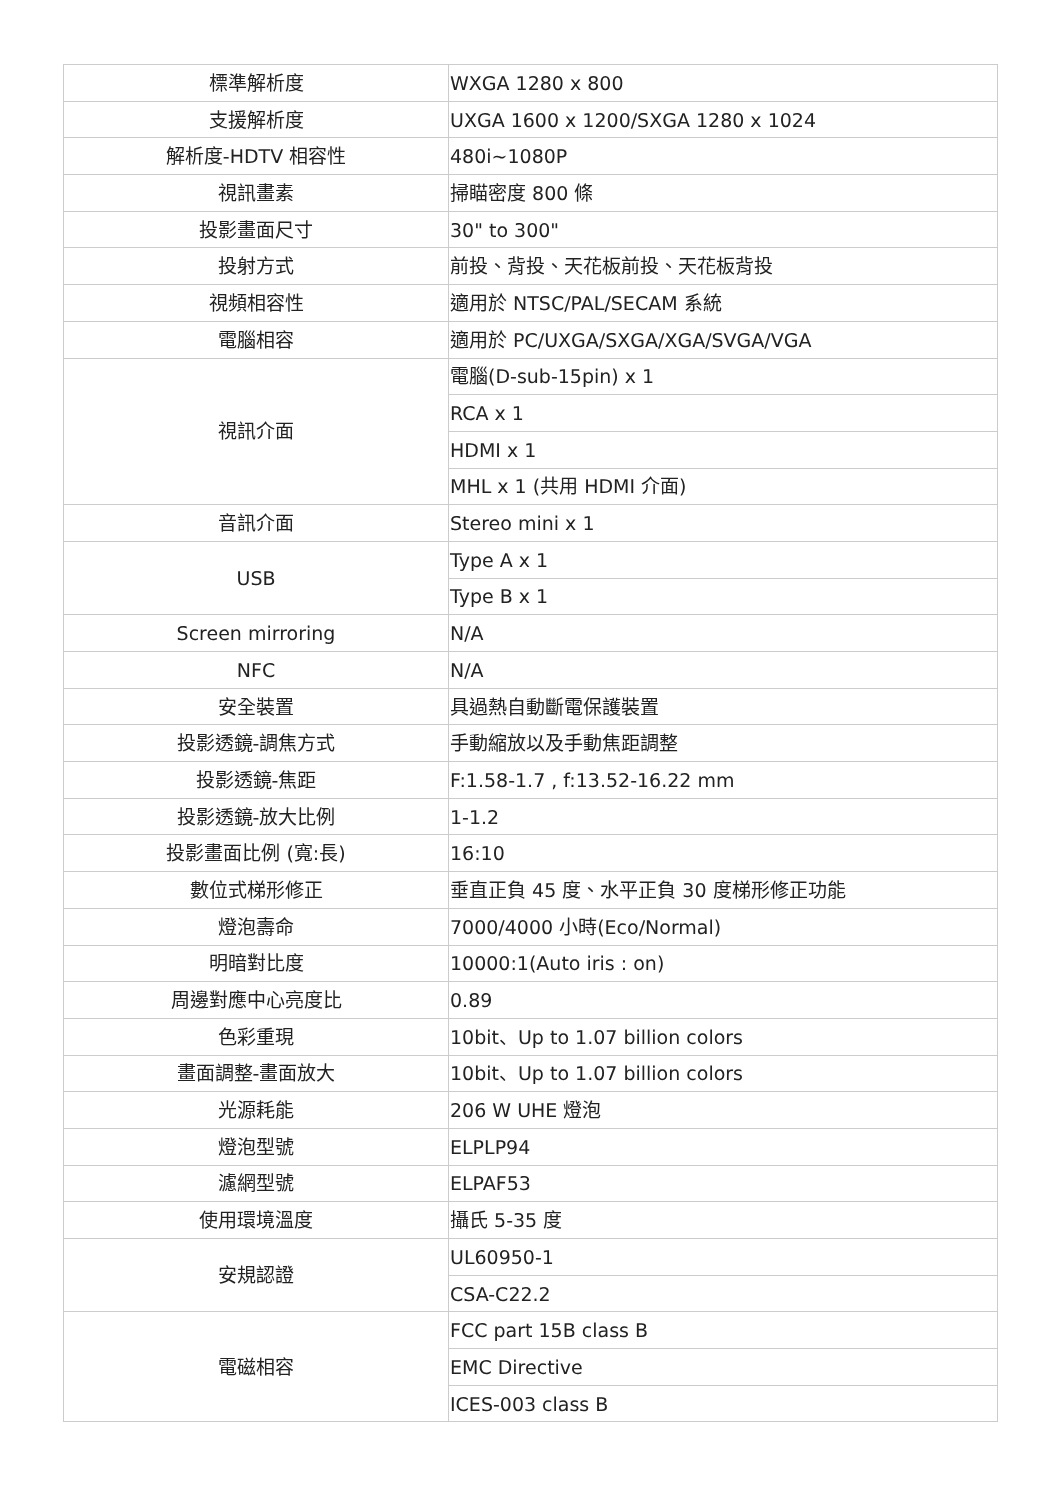| 標準解析度 | WXGA 1280 x 800 |
| 支援解析度 | UXGA 1600 x 1200/SXGA 1280 x 1024 |
| 解析度-HDTV 相容性 | 480i~1080P |
| 視訊畫素 | 掃瞄密度 800 條 |
| 投影畫面尺寸 | 30" to 300" |
| 投射方式 | 前投、背投、天花板前投、天花板背投 |
| 視頻相容性 | 適用於 NTSC/PAL/SECAM 系統 |
| 電腦相容 | 適用於 PC/UXGA/SXGA/XGA/SVGA/VGA |
| 視訊介面 | 電腦(D-sub-15pin) x 1 |
| | RCA x 1 |
| | HDMI x 1 |
| | MHL x 1 (共用 HDMI 介面) |
| 音訊介面 | Stereo mini x 1 |
| USB | Type A x 1 |
| | Type B x 1 |
| Screen mirroring | N/A |
| NFC | N/A |
| 安全裝置 | 具過熱自動斷電保護裝置 |
| 投影透鏡-調焦方式 | 手動縮放以及手動焦距調整 |
| 投影透鏡-焦距 | F:1.58-1.7 , f:13.52-16.22 mm |
| 投影透鏡-放大比例 | 1-1.2 |
| 投影畫面比例 (寬:長) | 16:10 |
| 數位式梯形修正 | 垂直正負 45 度、水平正負 30 度梯形修正功能 |
| 燈泡壽命 | 7000/4000 小時(Eco/Normal) |
| 明暗對比度 | 10000:1(Auto iris : on) |
| 周邊對應中心亮度比 | 0.89 |
| 色彩重現 | 10bit、Up to 1.07 billion colors |
| 畫面調整-畫面放大 | 10bit、Up to 1.07 billion colors |
| 光源耗能 | 206 W UHE 燈泡 |
| 燈泡型號 | ELPLP94 |
| 濾網型號 | ELPAF53 |
| 使用環境溫度 | 攝氏 5-35 度 |
| 安規認證 | UL60950-1 |
| | CSA-C22.2 |
| 電磁相容 | FCC part 15B class B |
| | EMC Directive |
| | ICES-003 class B |